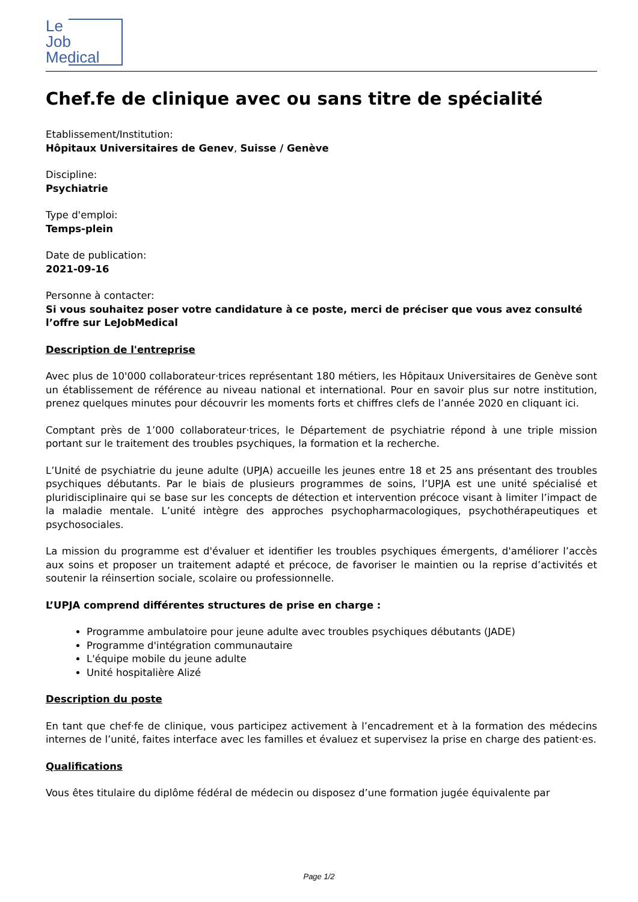Le
Job
Medical
Chef.fe de clinique avec ou sans titre de spécialité
Etablissement/Institution:
Hôpitaux Universitaires de Genev, Suisse / Genève
Discipline:
Psychiatrie
Type d'emploi:
Temps-plein
Date de publication:
2021-09-16
Personne à contacter:
Si vous souhaitez poser votre candidature à ce poste, merci de préciser que vous avez consulté l’offre sur LeJobMedical
Description de l'entreprise
Avec plus de 10'000 collaborateur·trices représentant 180 métiers, les Hôpitaux Universitaires de Genève sont un établissement de référence au niveau national et international. Pour en savoir plus sur notre institution, prenez quelques minutes pour découvrir les moments forts et chiffres clefs de l’année 2020 en cliquant ici.
Comptant près de 1’000 collaborateur·trices, le Département de psychiatrie répond à une triple mission portant sur le traitement des troubles psychiques, la formation et la recherche.
L’Unité de psychiatrie du jeune adulte (UPJA) accueille les jeunes entre 18 et 25 ans présentant des troubles psychiques débutants. Par le biais de plusieurs programmes de soins, l’UPJA est une unité spécialisé et pluridisciplinaire qui se base sur les concepts de détection et intervention précoce visant à limiter l’impact de la maladie mentale. L’unité intègre des approches psychopharmacologiques, psychothérapeutiques et psychosociales.
La mission du programme est d'évaluer et identifier les troubles psychiques émergents, d'améliorer l’accès aux soins et proposer un traitement adapté et précoce, de favoriser le maintien ou la reprise d’activités et soutenir la réinsertion sociale, scolaire ou professionnelle.
L’UPJA comprend différentes structures de prise en charge :
Programme ambulatoire pour jeune adulte avec troubles psychiques débutants (JADE)
Programme d'intégration communautaire
L'équipe mobile du jeune adulte
Unité hospitalière Alizé
Description du poste
En tant que chef·fe de clinique, vous participez activement à l’encadrement et à la formation des médecins internes de l’unité, faites interface avec les familles et évaluez et supervisez la prise en charge des patient·es.
Qualifications
Vous êtes titulaire du diplôme fédéral de médecin ou disposez d’une formation jugée équivalente par
Page 1/2